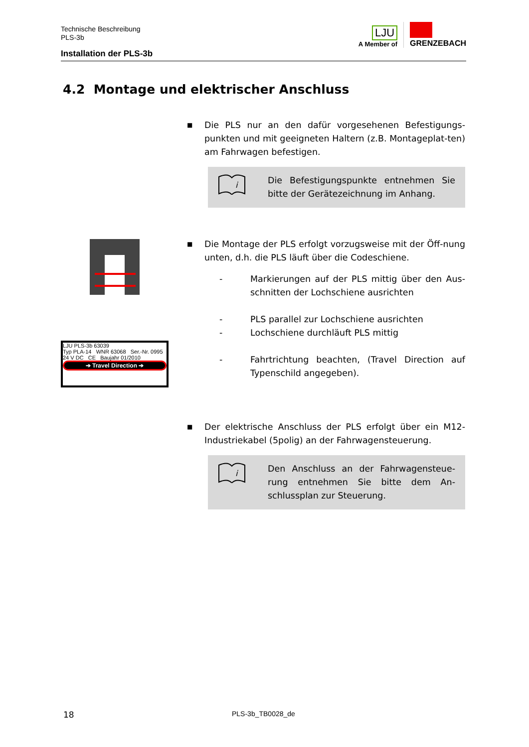Technische Beschreibung
PLS-3b
Installation der PLS-3b
LJU
A Member of
GRENZEBACH
4.2 Montage und elektrischer Anschluss
LJU PLS-3b 63039
Typ PLA-14 WNR 63068 Ser.-Nr. 0995
24 V DC CE Baujahr 01/2010
➔ Travel Direction ➔
■
Die PLS nur an den dafür vorgesehenen Befestigungs-punkten und mit geeigneten Haltern (z.B. Montageplat-ten) am Fahrwagen befestigen.
i
Die Befestigungspunkte entnehmen Sie bitte der Gerätezeichnung im Anhang.
■
Die Montage der PLS erfolgt vorzugsweise mit der Öff-nung unten, d.h. die PLS läuft über die Codeschiene.
- Markierungen auf der PLS mittig über den Aus-schnitten der Lochschiene ausrichten
- PLS parallel zur Lochschiene ausrichten
- Lochschiene durchläuft PLS mittig
- Fahrtrichtung beachten, (Travel Direction auf Typenschild angegeben).
■
Der elektrische Anschluss der PLS erfolgt über ein M12-Industriekabel (5polig) an der Fahrwagensteuerung.
i
Den Anschluss an der Fahrwagensteue-rung entnehmen Sie bitte dem An-schlussplan zur Steuerung.
18 PLS-3b_TB0028_de